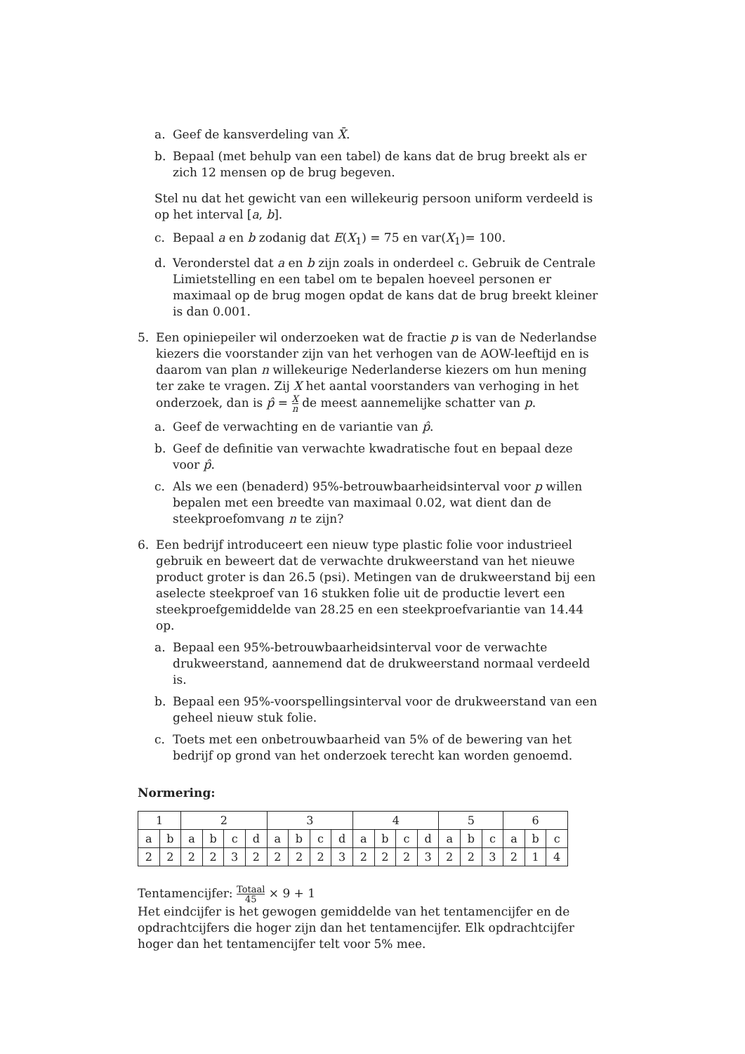a. Geef de kansverdeling van X̄.
b. Bepaal (met behulp van een tabel) de kans dat de brug breekt als er zich 12 mensen op de brug begeven.
Stel nu dat het gewicht van een willekeurig persoon uniform verdeeld is op het interval [a, b].
c. Bepaal a en b zodanig dat E(X<sub>1</sub>) = 75 en var(X<sub>1</sub>)= 100.
d. Veronderstel dat a en b zijn zoals in onderdeel c. Gebruik de Centrale Limietstelling en een tabel om te bepalen hoeveel personen er maximaal op de brug mogen opdat de kans dat de brug breekt kleiner is dan 0.001.
5. Een opiniepeiler wil onderzoeken wat de fractie p is van de Nederlandse kiezers die voorstander zijn van het verhogen van de AOW-leeftijd en is daarom van plan n willekeurige Nederlanderse kiezers om hun mening ter zake te vragen. Zij X het aantal voorstanders van verhoging in het onderzoek, dan is p̂ = X n de meest aannemelijke schatter van p.
a. Geef de verwachting en de variantie van p̂.
b. Geef de definitie van verwachte kwadratische fout en bepaal deze voor p̂.
c. Als we een (benaderd) 95%-betrouwbaarheidsinterval voor p willen bepalen met een breedte van maximaal 0.02, wat dient dan de steekproefomvang n te zijn?
6. Een bedrijf introduceert een nieuw type plastic folie voor industrieel gebruik en beweert dat de verwachte drukweerstand van het nieuwe product groter is dan 26.5 (psi). Metingen van de drukweerstand bij een aselecte steekproef van 16 stukken folie uit de productie levert een steekproefgemiddelde van 28.25 en een steekproefvariantie van 14.44 op.
a. Bepaal een 95%-betrouwbaarheidsinterval voor de verwachte drukweerstand, aannemend dat de drukweerstand normaal verdeeld is.
b. Bepaal een 95%-voorspellingsinterval voor de drukweerstand van een geheel nieuw stuk folie.
c. Toets met een onbetrouwbaarheid van 5% of de bewering van het bedrijf op grond van het onderzoek terecht kan worden genoemd.
Normering:
| 1 | | 2 | | | | 3 | | | | 4 | | | | 5 | | | 6 | | |
| a | b | a | b | c | d | a | b | c | d | a | b | c | d | a | b | c | a | b | c |
| 2 | 2 | 2 | 2 | 3 | 2 | 2 | 2 | 2 | 3 | 2 | 2 | 2 | 3 | 2 | 2 | 3 | 2 | 1 | 4 |
Tentamencijfer: Totaal 45 × 9 + 1
Het eindcijfer is het gewogen gemiddelde van het tentamencijfer en de opdrachtcijfers die hoger zijn dan het tentamencijfer. Elk opdrachtcijfer hoger dan het tentamencijfer telt voor 5% mee.